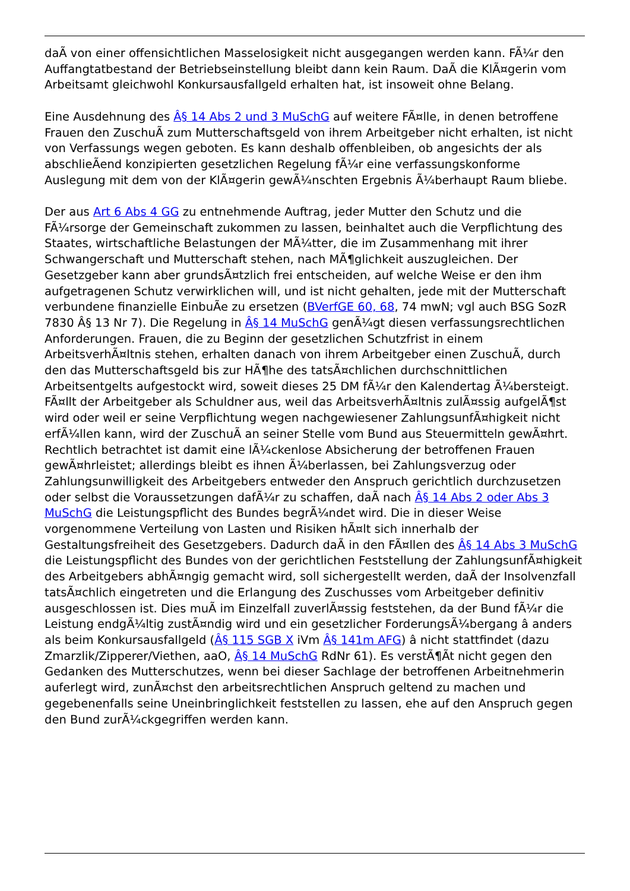daÃ von einer offensichtlichen Masselosigkeit nicht ausgegangen werden kann. FÃ¼r den Auffangtatbestand der Betriebseinstellung bleibt dann kein Raum. DaÃ die KlÃ¤gerin vom Arbeitsamt gleichwohl Konkursausfallgeld erhalten hat, ist insoweit ohne Belang.
Eine Ausdehnung des Â§ 14 Abs 2 und 3 MuSchG auf weitere FÃ¤lle, in denen betroffene Frauen den ZuschuÃ zum Mutterschaftsgeld von ihrem Arbeitgeber nicht erhalten, ist nicht von Verfassungs wegen geboten. Es kann deshalb offenbleiben, ob angesichts der als abschlieÃend konzipierten gesetzlichen Regelung fÃ¼r eine verfassungskonforme Auslegung mit dem von der KlÃ¤gerin gewÃ¼nschten Ergebnis Ã¼berhaupt Raum bliebe.
Der aus Art 6 Abs 4 GG zu entnehmende Auftrag, jeder Mutter den Schutz und die FÃ¼rsorge der Gemeinschaft zukommen zu lassen, beinhaltet auch die Verpflichtung des Staates, wirtschaftliche Belastungen der MÃ¼tter, die im Zusammenhang mit ihrer Schwangerschaft und Mutterschaft stehen, nach MÃ¶glichkeit auszugleichen. Der Gesetzgeber kann aber grundsÃ¤tzlich frei entscheiden, auf welche Weise er den ihm aufgetragenen Schutz verwirklichen will, und ist nicht gehalten, jede mit der Mutterschaft verbundene finanzielle EinbuÃe zu ersetzen (BVerfGE 60, 68, 74 mwN; vgl auch BSG SozR 7830 Â§ 13 Nr 7). Die Regelung in Â§ 14 MuSchG genÃ¼gt diesen verfassungsrechtlichen Anforderungen. Frauen, die zu Beginn der gesetzlichen Schutzfrist in einem ArbeitsverhÃ¤ltnis stehen, erhalten danach von ihrem Arbeitgeber einen ZuschuÃ, durch den das Mutterschaftsgeld bis zur HÃ¶he des tatsÃ¤chlichen durchschnittlichen Arbeitsentgelts aufgestockt wird, soweit dieses 25 DM fÃ¼r den Kalendertag Ã¼bersteigt. FÃ¤llt der Arbeitgeber als Schuldner aus, weil das ArbeitsverhÃ¤ltnis zulÃ¤ssig aufgelÃ¶st wird oder weil er seine Verpflichtung wegen nachgewiesener ZahlungsunfÃ¤higkeit nicht erfÃ¼llen kann, wird der ZuschuÃ an seiner Stelle vom Bund aus Steuermitteln gewÃ¤hrt. Rechtlich betrachtet ist damit eine lÃ¼ckenlose Absicherung der betroffenen Frauen gewÃ¤hrleistet; allerdings bleibt es ihnen Ã¼berlassen, bei Zahlungsverzug oder Zahlungsunwilligkeit des Arbeitgebers entweder den Anspruch gerichtlich durchzusetzen oder selbst die Voraussetzungen dafÃ¼r zu schaffen, daÃ nach Â§ 14 Abs 2 oder Abs 3 MuSchG die Leistungspflicht des Bundes begrÃ¼ndet wird. Die in dieser Weise vorgenommene Verteilung von Lasten und Risiken hÃ¤lt sich innerhalb der Gestaltungsfreiheit des Gesetzgebers. Dadurch daÃ in den FÃ¤llen des Â§ 14 Abs 3 MuSchG die Leistungspflicht des Bundes von der gerichtlichen Feststellung der ZahlungsunfÃ¤higkeit des Arbeitgebers abhÃ¤ngig gemacht wird, soll sichergestellt werden, daÃ der Insolvenzfall tatsÃ¤chlich eingetreten und die Erlangung des Zuschusses vom Arbeitgeber definitiv ausgeschlossen ist. Dies muÃ im Einzelfall zuverlÃ¤ssig feststehen, da der Bund fÃ¼r die Leistung endgÃ¼ltig zustÃ¤ndig wird und ein gesetzlicher ForderungsÃ¼bergang â anders als beim Konkursausfallgeld (Â§ 115 SGB X iVm Â§ 141m AFG) â nicht stattfindet (dazu Zmarzlik/Zipperer/Viethen, aaO, Â§ 14 MuSchG RdNr 61). Es verstÃ¶Ãt nicht gegen den Gedanken des Mutterschutzes, wenn bei dieser Sachlage der betroffenen Arbeitnehmerin auferlegt wird, zunÃ¤chst den arbeitsrechtlichen Anspruch geltend zu machen und gegebenenfalls seine Uneinbringlichkeit feststellen zu lassen, ehe auf den Anspruch gegen den Bund zurÃ¼ckgegriffen werden kann.